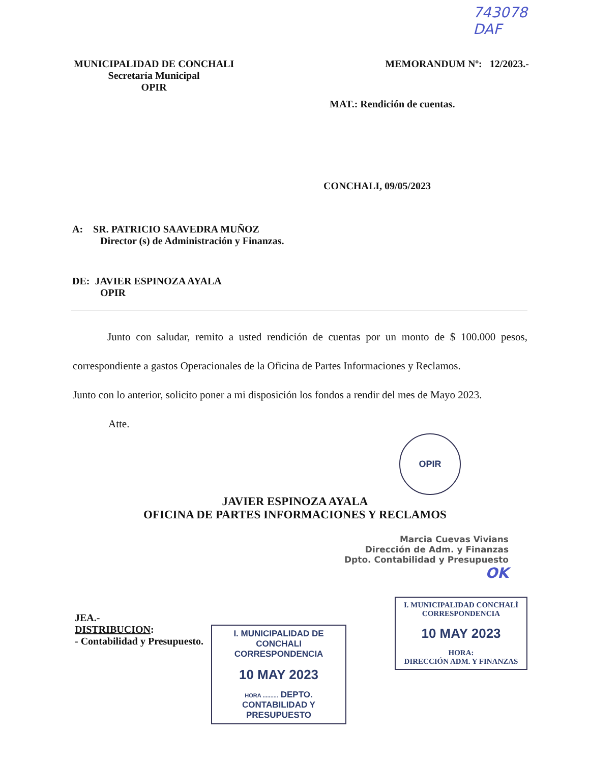743078
DAF
MUNICIPALIDAD DE CONCHALI
Secretaría Municipal
OPIR
MEMORANDUM Nº: 12/2023.-
MAT.: Rendición de cuentas.
CONCHALI, 09/05/2023
A: SR. PATRICIO SAAVEDRA MUÑOZ
Director (s) de Administración y Finanzas.
DE: JAVIER ESPINOZA AYALA
OPIR
Junto con saludar, remito a usted rendición de cuentas por un monto de $ 100.000 pesos, correspondiente a gastos Operacionales de la Oficina de Partes Informaciones y Reclamos.
Junto con lo anterior, solicito poner a mi disposición los fondos a rendir del mes de Mayo 2023.
Atte.
OPIR
JAVIER ESPINOZA AYALA
OFICINA DE PARTES INFORMACIONES Y RECLAMOS
Marcia Cuevas Vivians
Dirección de Adm. y Finanzas
Dpto. Contabilidad y Presupuesto OK
JEA.-
DISTRIBUCION:
- Contabilidad y Presupuesto.
I. MUNICIPALIDAD DE CONCHALI
CORRESPONDENCIA
10 MAY 2023
HORA .......... DEPTO. CONTABILIDAD Y PRESUPUESTO
I. MUNICIPALIDAD CONCHALÍ
CORRESPONDENCIA
10 MAY 2023
HORA:
DIRECCIÓN ADM. Y FINANZAS